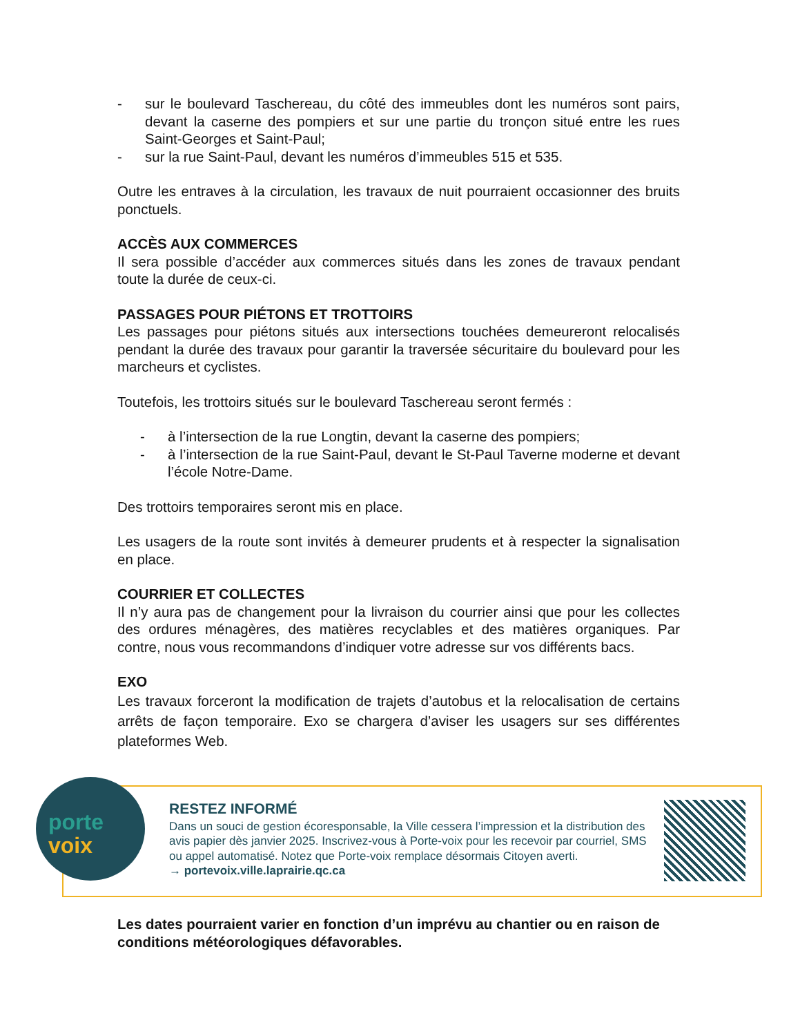- sur le boulevard Taschereau, du côté des immeubles dont les numéros sont pairs, devant la caserne des pompiers et sur une partie du tronçon situé entre les rues Saint-Georges et Saint-Paul;
- sur la rue Saint-Paul, devant les numéros d’immeubles 515 et 535.
Outre les entraves à la circulation, les travaux de nuit pourraient occasionner des bruits ponctuels.
ACCÈS AUX COMMERCES
Il sera possible d’accéder aux commerces situés dans les zones de travaux pendant toute la durée de ceux-ci.
PASSAGES POUR PIÉTONS ET TROTTOIRS
Les passages pour piétons situés aux intersections touchées demeureront relocalisés pendant la durée des travaux pour garantir la traversée sécuritaire du boulevard pour les marcheurs et cyclistes.
Toutefois, les trottoirs situés sur le boulevard Taschereau seront fermés :
- à l’intersection de la rue Longtin, devant la caserne des pompiers;
- à l’intersection de la rue Saint-Paul, devant le St-Paul Taverne moderne et devant l’école Notre-Dame.
Des trottoirs temporaires seront mis en place.
Les usagers de la route sont invités à demeurer prudents et à respecter la signalisation en place.
COURRIER ET COLLECTES
Il n’y aura pas de changement pour la livraison du courrier ainsi que pour les collectes des ordures ménagères, des matières recyclables et des matières organiques. Par contre, nous vous recommandons d’indiquer votre adresse sur vos différents bacs.
EXO
Les travaux forceront la modification de trajets d’autobus et la relocalisation de certains arrêts de façon temporaire. Exo se chargera d’aviser les usagers sur ses différentes plateformes Web.
porte
voix
RESTEZ INFORMÉ
Dans un souci de gestion écoresponsable, la Ville cessera l’impression et la distribution des avis papier dès janvier 2025. Inscrivez-vous à Porte-voix pour les recevoir par courriel, SMS ou appel automatisé. Notez que Porte-voix remplace désormais Citoyen averti.
→ portevoix.ville.laprairie.qc.ca
Les dates pourraient varier en fonction d’un imprévu au chantier ou en raison de conditions météorologiques défavorables.